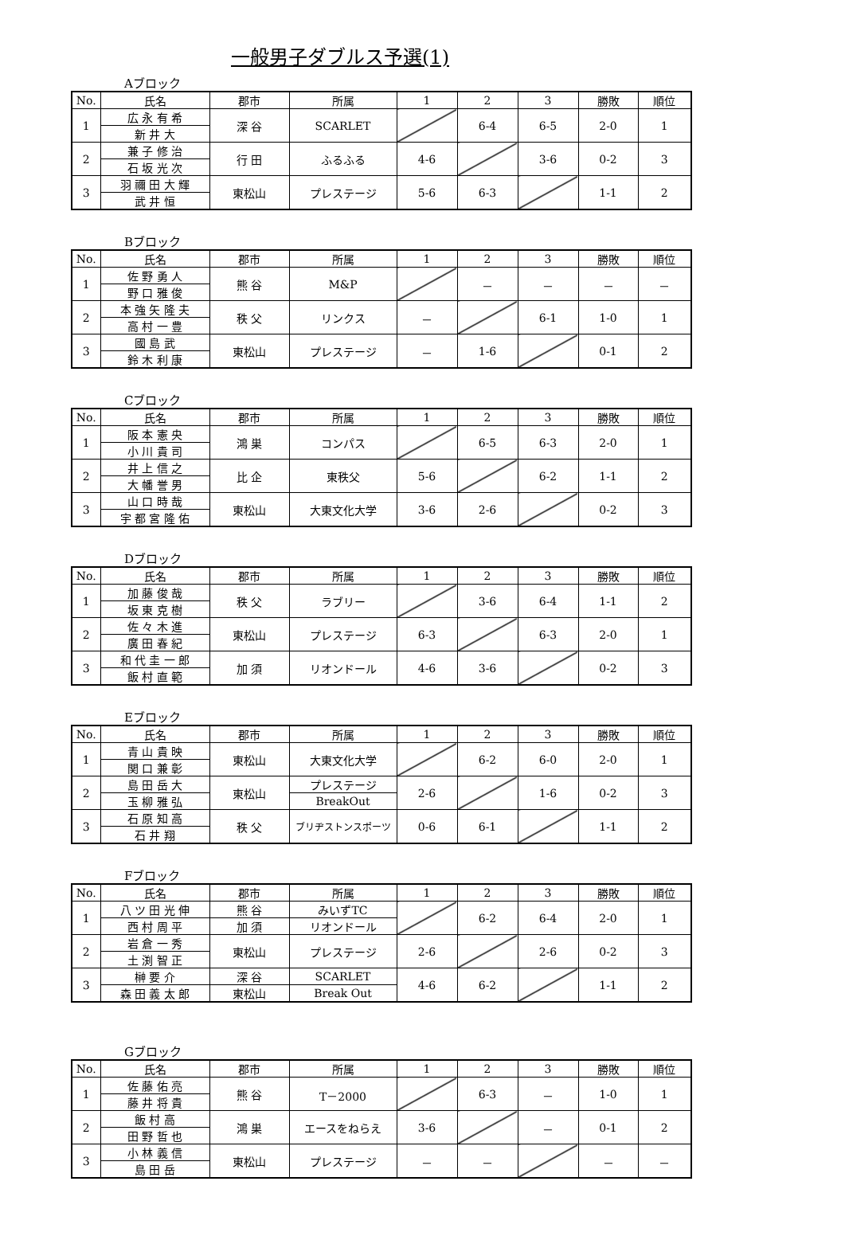一般男子ダブルス予選(1)
Aブロック
| No. | 氏名 | 郡市 | 所属 | 1 | 2 | 3 | 勝敗 | 順位 |
| --- | --- | --- | --- | --- | --- | --- | --- | --- |
| 1 | 広 永 有 希 | 深 谷 | SCARLET | | 6-4 | 6-5 | 2-0 | 1 |
| | 新 井 大 | | | | | | | |
| 2 | 兼 子 修 治 | 行 田 | ふるふる | 4-6 | | 3-6 | 0-2 | 3 |
| | 石 坂 光 次 | | | | | | | |
| 3 | 羽 禰 田 大 輝 | 東松山 | プレステージ | 5-6 | 6-3 | | 1-1 | 2 |
| | 武 井 恒 | | | | | | | |
Bブロック
| No. | 氏名 | 郡市 | 所属 | 1 | 2 | 3 | 勝敗 | 順位 |
| --- | --- | --- | --- | --- | --- | --- | --- | --- |
| 1 | 佐 野 勇 人 | 熊 谷 | M&P | | － | － | － | － |
| | 野 口 雅 俊 | | | | | | | |
| 2 | 本 強 矢 隆 夫 | 秩 父 | リンクス | － | | 6-1 | 1-0 | 1 |
| | 高 村 一 豊 | | | | | | | |
| 3 | 國 島 武 | 東松山 | プレステージ | － | 1-6 | | 0-1 | 2 |
| | 鈴 木 利 康 | | | | | | | |
Cブロック
| No. | 氏名 | 郡市 | 所属 | 1 | 2 | 3 | 勝敗 | 順位 |
| --- | --- | --- | --- | --- | --- | --- | --- | --- |
| 1 | 阪 本 憲 央 | 鴻 巣 | コンパス | | 6-5 | 6-3 | 2-0 | 1 |
| | 小 川 貴 司 | | | | | | | |
| 2 | 井 上 信 之 | 比 企 | 東秩父 | 5-6 | | 6-2 | 1-1 | 2 |
| | 大 幡 誉 男 | | | | | | | |
| 3 | 山 口 時 哉 | 東松山 | 大東文化大学 | 3-6 | 2-6 | | 0-2 | 3 |
| | 宇 都 宮 隆 佑 | | | | | | | |
Dブロック
| No. | 氏名 | 郡市 | 所属 | 1 | 2 | 3 | 勝敗 | 順位 |
| --- | --- | --- | --- | --- | --- | --- | --- | --- |
| 1 | 加 藤 俊 哉 | 秩 父 | ラブリー | | 3-6 | 6-4 | 1-1 | 2 |
| | 坂 東 克 樹 | | | | | | | |
| 2 | 佐 々 木 進 | 東松山 | プレステージ | 6-3 | | 6-3 | 2-0 | 1 |
| | 廣 田 春 紀 | | | | | | | |
| 3 | 和 代 圭 一 郎 | 加 須 | リオンドール | 4-6 | 3-6 | | 0-2 | 3 |
| | 飯 村 直 範 | | | | | | | |
Eブロック
| No. | 氏名 | 郡市 | 所属 | 1 | 2 | 3 | 勝敗 | 順位 |
| --- | --- | --- | --- | --- | --- | --- | --- | --- |
| 1 | 青 山 貴 映 | 東松山 | 大東文化大学 | | 6-2 | 6-0 | 2-0 | 1 |
| | 関 口 兼 彰 | | | | | | | |
| 2 | 島 田 岳 大 | 東松山 | プレステージ | 2-6 | | 1-6 | 0-2 | 3 |
| | 玉 柳 雅 弘 | | BreakOut | | | | | |
| 3 | 石 原 知 高 | 秩 父 | ブリヂストンスポーツ | 0-6 | 6-1 | | 1-1 | 2 |
| | 石 井 翔 | | | | | | | |
Fブロック
| No. | 氏名 | 郡市 | 所属 | 1 | 2 | 3 | 勝敗 | 順位 |
| --- | --- | --- | --- | --- | --- | --- | --- | --- |
| 1 | 八 ツ 田 光 伸 | 熊 谷 | みいずTC | | 6-2 | 6-4 | 2-0 | 1 |
| | 西 村 周 平 | 加 須 | リオンドール | | | | | |
| 2 | 岩 倉 一 秀 | 東松山 | プレステージ | 2-6 | | 2-6 | 0-2 | 3 |
| | 土 渕 智 正 | | | | | | | |
| 3 | 榊 要 介 | 深 谷 | SCARLET | 4-6 | 6-2 | | 1-1 | 2 |
| | 森 田 義 太 郎 | 東松山 | Break Out | | | | | |
Gブロック
| No. | 氏名 | 郡市 | 所属 | 1 | 2 | 3 | 勝敗 | 順位 |
| --- | --- | --- | --- | --- | --- | --- | --- | --- |
| 1 | 佐 藤 佑 亮 | 熊 谷 | T－2000 | | 6-3 | － | 1-0 | 1 |
| | 藤 井 将 貴 | | | | | | | |
| 2 | 飯 村 高 | 鴻 巣 | エースをねらえ | 3-6 | | － | 0-1 | 2 |
| | 田 野 哲 也 | | | | | | | |
| 3 | 小 林 義 信 | 東松山 | プレステージ | － | － | | － | － |
| | 島 田 岳 | | | | | | | |